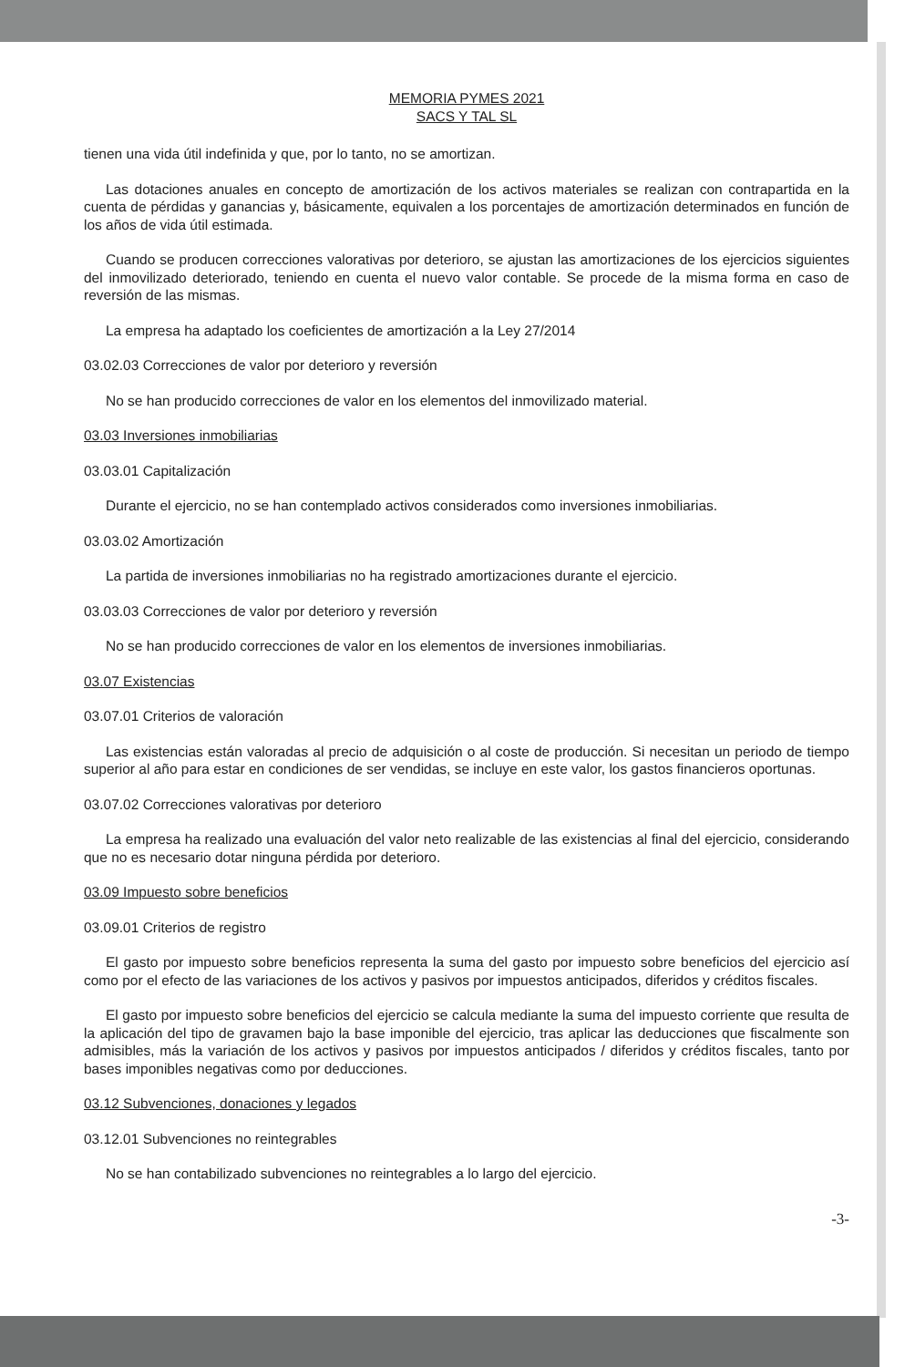MEMORIA PYMES 2021
SACS Y TAL SL
tienen una vida útil indefinida y que, por lo tanto, no se amortizan.
Las dotaciones anuales en concepto de amortización de los activos materiales se realizan con contrapartida en la cuenta de pérdidas y ganancias y, básicamente, equivalen a los porcentajes de amortización determinados en función de los años de vida útil estimada.
Cuando se producen correcciones valorativas por deterioro, se ajustan las amortizaciones de los ejercicios siguientes del inmovilizado deteriorado, teniendo en cuenta el nuevo valor contable. Se procede de la misma forma en caso de reversión de las mismas.
La empresa ha adaptado los coeficientes de amortización a la Ley 27/2014
03.02.03 Correcciones de valor por deterioro y reversión
No se han producido correcciones de valor en los elementos del inmovilizado material.
03.03 Inversiones inmobiliarias
03.03.01 Capitalización
Durante el ejercicio, no se han contemplado activos considerados como inversiones inmobiliarias.
03.03.02 Amortización
La partida de inversiones inmobiliarias no ha registrado amortizaciones durante el ejercicio.
03.03.03 Correcciones de valor por deterioro y reversión
No se han producido correcciones de valor en los elementos de inversiones inmobiliarias.
03.07 Existencias
03.07.01 Criterios de valoración
Las existencias están valoradas al precio de adquisición o al coste de producción. Si necesitan un periodo de tiempo superior al año para estar en condiciones de ser vendidas, se incluye en este valor, los gastos financieros oportunas.
03.07.02 Correcciones valorativas por deterioro
La empresa ha realizado una evaluación del valor neto realizable de las existencias al final del ejercicio, considerando que no es necesario dotar ninguna pérdida por deterioro.
03.09 Impuesto sobre beneficios
03.09.01 Criterios de registro
El gasto por impuesto sobre beneficios representa la suma del gasto por impuesto sobre beneficios del ejercicio así como por el efecto de las variaciones de los activos y pasivos por impuestos anticipados, diferidos y créditos fiscales.
El gasto por impuesto sobre beneficios del ejercicio se calcula mediante la suma del impuesto corriente que resulta de la aplicación del tipo de gravamen bajo la base imponible del ejercicio, tras aplicar las deducciones que fiscalmente son admisibles, más la variación de los activos y pasivos por impuestos anticipados / diferidos y créditos fiscales, tanto por bases imponibles negativas como por deducciones.
03.12 Subvenciones, donaciones y legados
03.12.01 Subvenciones no reintegrables
No se han contabilizado subvenciones no reintegrables a lo largo del ejercicio.
-3-